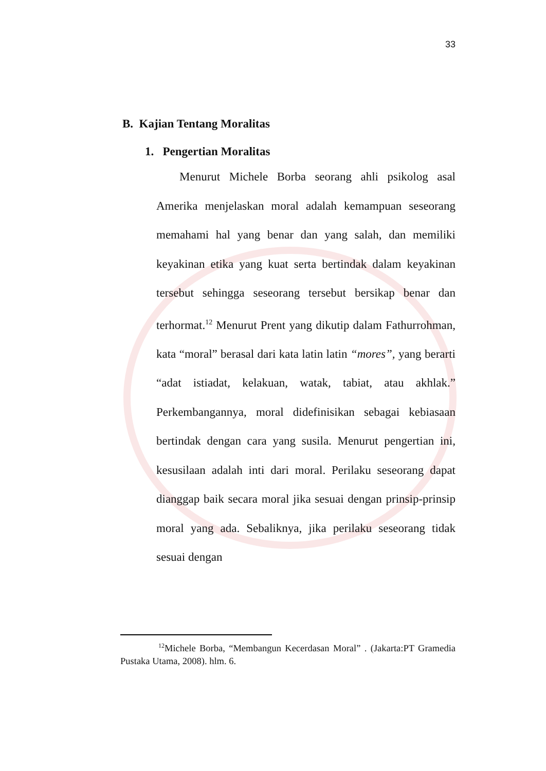33
B. Kajian Tentang Moralitas
1. Pengertian Moralitas
Menurut Michele Borba seorang ahli psikolog asal Amerika menjelaskan moral adalah kemampuan seseorang memahami hal yang benar dan yang salah, dan memiliki keyakinan etika yang kuat serta bertindak dalam keyakinan tersebut sehingga seseorang tersebut bersikap benar dan terhormat.<sup>12</sup> Menurut Prent yang dikutip dalam Fathurrohman, kata “moral” berasal dari kata latin latin “mores”, yang berarti “adat istiadat, kelakuan, watak, tabiat, atau akhlak.” Perkembangannya, moral didefinisikan sebagai kebiasaan bertindak dengan cara yang susila. Menurut pengertian ini, kesusilaan adalah inti dari moral. Perilaku seseorang dapat dianggap baik secara moral jika sesuai dengan prinsip-prinsip moral yang ada. Sebaliknya, jika perilaku seseorang tidak sesuai dengan
<sup>12</sup> Michele Borba, “Membangun Kecerdasan Moral” . (Jakarta:PT Gramedia Pustaka Utama, 2008). hlm. 6.